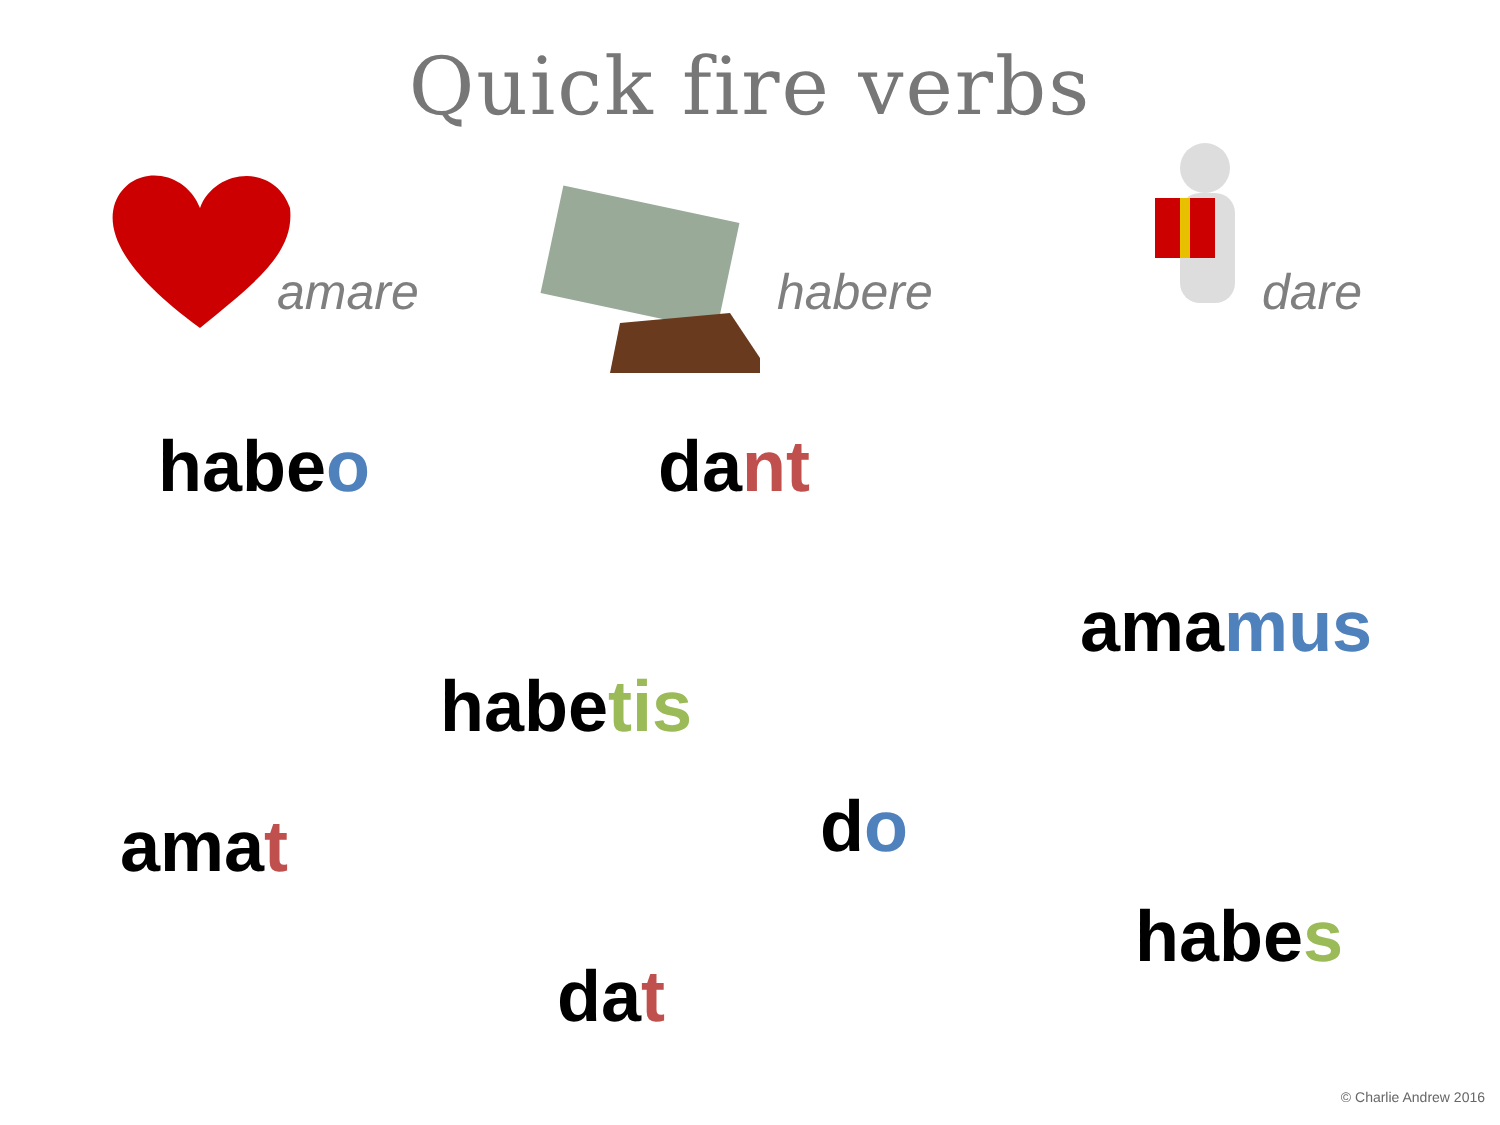Quick fire verbs
amare
habere
dare
habeo dant
amamus
habetis
amat do
habes
dat
© Charlie Andrew 2016